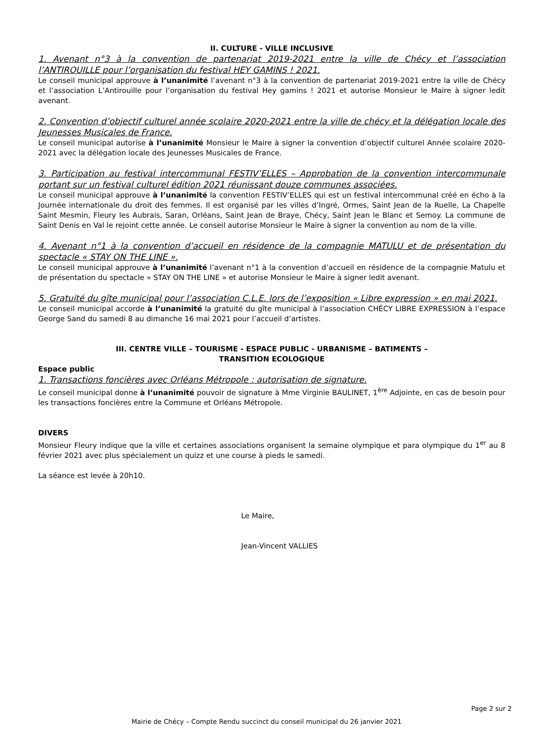II. CULTURE - VILLE INCLUSIVE
1. Avenant n°3 à la convention de partenariat 2019-2021 entre la ville de Chécy et l’association l’ANTIROUILLE pour l’organisation du festival HEY GAMINS ! 2021.
Le conseil municipal approuve à l’unanimité l’avenant n°3 à la convention de partenariat 2019-2021 entre la ville de Chécy et l’association L’Antirouille pour l’organisation du festival Hey gamins ! 2021 et autorise Monsieur le Maire à signer ledit avenant.
2. Convention d’objectif culturel année scolaire 2020-2021 entre la ville de chécy et la délégation locale des Jeunesses Musicales de France.
Le conseil municipal autorise à l’unanimité Monsieur le Maire à signer la convention d’objectif culturel Année scolaire 2020-2021 avec la délégation locale des Jeunesses Musicales de France.
3. Participation au festival intercommunal FESTIV’ELLES – Approbation de la convention intercommunale portant sur un festival culturel édition 2021 réunissant douze communes associées.
Le conseil municipal approuve à l’unanimité la convention FESTIV’ELLES qui est un festival intercommunal créé en écho à la Journée internationale du droit des femmes. Il est organisé par les villes d’Ingré, Ormes, Saint Jean de la Ruelle, La Chapelle Saint Mesmin, Fleury les Aubrais, Saran, Orléans, Saint Jean de Braye, Chécy, Saint Jean le Blanc et Semoy. La commune de Saint Denis en Val le rejoint cette année. Le conseil autorise Monsieur le Maire à signer la convention au nom de la ville.
4. Avenant n°1 à la convention d’accueil en résidence de la compagnie MATULU et de présentation du spectacle « STAY ON THE LINE ».
Le conseil municipal approuve à l’unanimité l’avenant n°1 à la convention d’accueil en résidence de la compagnie Matulu et de présentation du spectacle « STAY ON THE LINE » et autorise Monsieur le Maire à signer ledit avenant.
5. Gratuité du gîte municipal pour l’association C.L.E. lors de l’exposition « Libre expression » en mai 2021.
Le conseil municipal accorde à l’unanimité la gratuité du gîte municipal à l’association CHÉCY LIBRE EXPRESSION à l’espace George Sand du samedi 8 au dimanche 16 mai 2021 pour l’accueil d’artistes.
III. CENTRE VILLE – TOURISME - ESPACE PUBLIC - URBANISME – BATIMENTS –
TRANSITION ECOLOGIQUE
Espace public
1. Transactions foncières avec Orléans Métropole : autorisation de signature.
Le conseil municipal donne à l’unanimité pouvoir de signature à Mme Virginie BAULINET, 1<sup>ère</sup> Adjointe, en cas de besoin pour les transactions foncières entre la Commune et Orléans Métropole.
DIVERS
Monsieur Fleury indique que la ville et certaines associations organisent la semaine olympique et para olympique du 1<sup>er</sup> au 8 février 2021 avec plus spécialement un quizz et une course à pieds le samedi.
La séance est levée à 20h10.
Le Maire,
Jean-Vincent VALLIES
Page 2 sur 2
Mairie de Chécy – Compte Rendu succinct du conseil municipal du 26 janvier 2021